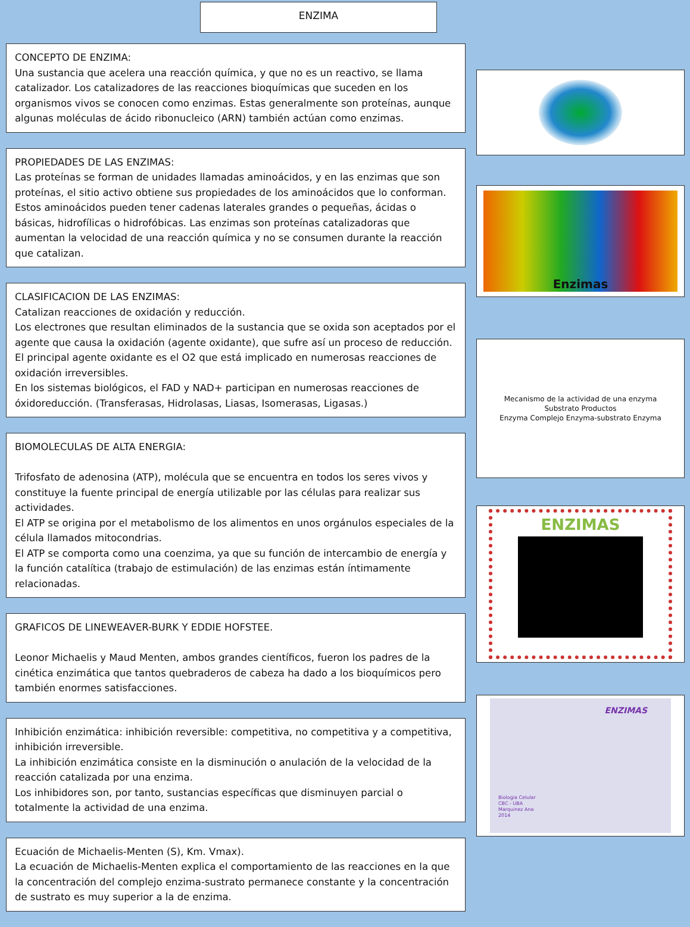ENZIMA
CONCEPTO DE ENZIMA:
Una sustancia que acelera una reacción química, y que no es un reactivo, se llama catalizador. Los catalizadores de las reacciones bioquímicas que suceden en los organismos vivos se conocen como enzimas. Estas generalmente son proteínas, aunque algunas moléculas de ácido ribonucleico (ARN) también actúan como enzimas.
PROPIEDADES DE LAS ENZIMAS:
Las proteínas se forman de unidades llamadas aminoácidos, y en las enzimas que son proteínas, el sitio activo obtiene sus propiedades de los aminoácidos que lo conforman. Estos aminoácidos pueden tener cadenas laterales grandes o pequeñas, ácidas o básicas, hidrofílicas o hidrofóbicas. Las enzimas son proteínas catalizadoras que aumentan la velocidad de una reacción química y no se consumen durante la reacción que catalizan.
CLASIFICACION DE LAS ENZIMAS:
Catalizan reacciones de oxidación y reducción.
Los electrones que resultan eliminados de la sustancia que se oxida son aceptados por el agente que causa la oxidación (agente oxidante), que sufre así un proceso de reducción.
El principal agente oxidante es el O2 que está implicado en numerosas reacciones de oxidación irreversibles.
En los sistemas biológicos, el FAD y NAD+ participan en numerosas reacciones de óxidoreducción. (Transferasas, Hidrolasas, Liasas, Isomerasas, Ligasas.)
BIOMOLECULAS DE ALTA ENERGIA:
Trifosfato de adenosina (ATP), molécula que se encuentra en todos los seres vivos y constituye la fuente principal de energía utilizable por las células para realizar sus actividades.
El ATP se origina por el metabolismo de los alimentos en unos orgánulos especiales de la célula llamados mitocondrias.
El ATP se comporta como una coenzima, ya que su función de intercambio de energía y la función catalítica (trabajo de estimulación) de las enzimas están íntimamente relacionadas.
GRAFICOS DE LINEWEAVER-BURK Y EDDIE HOFSTEE.
Leonor Michaelis y Maud Menten, ambos grandes científicos, fueron los padres de la cinética enzimática que tantos quebraderos de cabeza ha dado a los bioquímicos pero también enormes satisfacciones.
Inhibición enzimática: inhibición reversible: competitiva, no competitiva y a competitiva, inhibición irreversible.
La inhibición enzimática consiste en la disminución o anulación de la velocidad de la reacción catalizada por una enzima.
Los inhibidores son, por tanto, sustancias específicas que disminuyen parcial o totalmente la actividad de una enzima.
Ecuación de Michaelis-Menten (S), Km. Vmax).
La ecuación de Michaelis-Menten explica el comportamiento de las reacciones en la que la concentración del complejo enzima-sustrato permanece constante y la concentración de sustrato es muy superior a la de enzima.
Enzimas
Mecanismo de la actividad de una enzyma
Substrato Productos
Enzyma Complejo Enzyma-substrato Enzyma
ENZIMAS
ENZIMAS
Biologia Celular
CBC - UBA
Marquinez Ana
2014